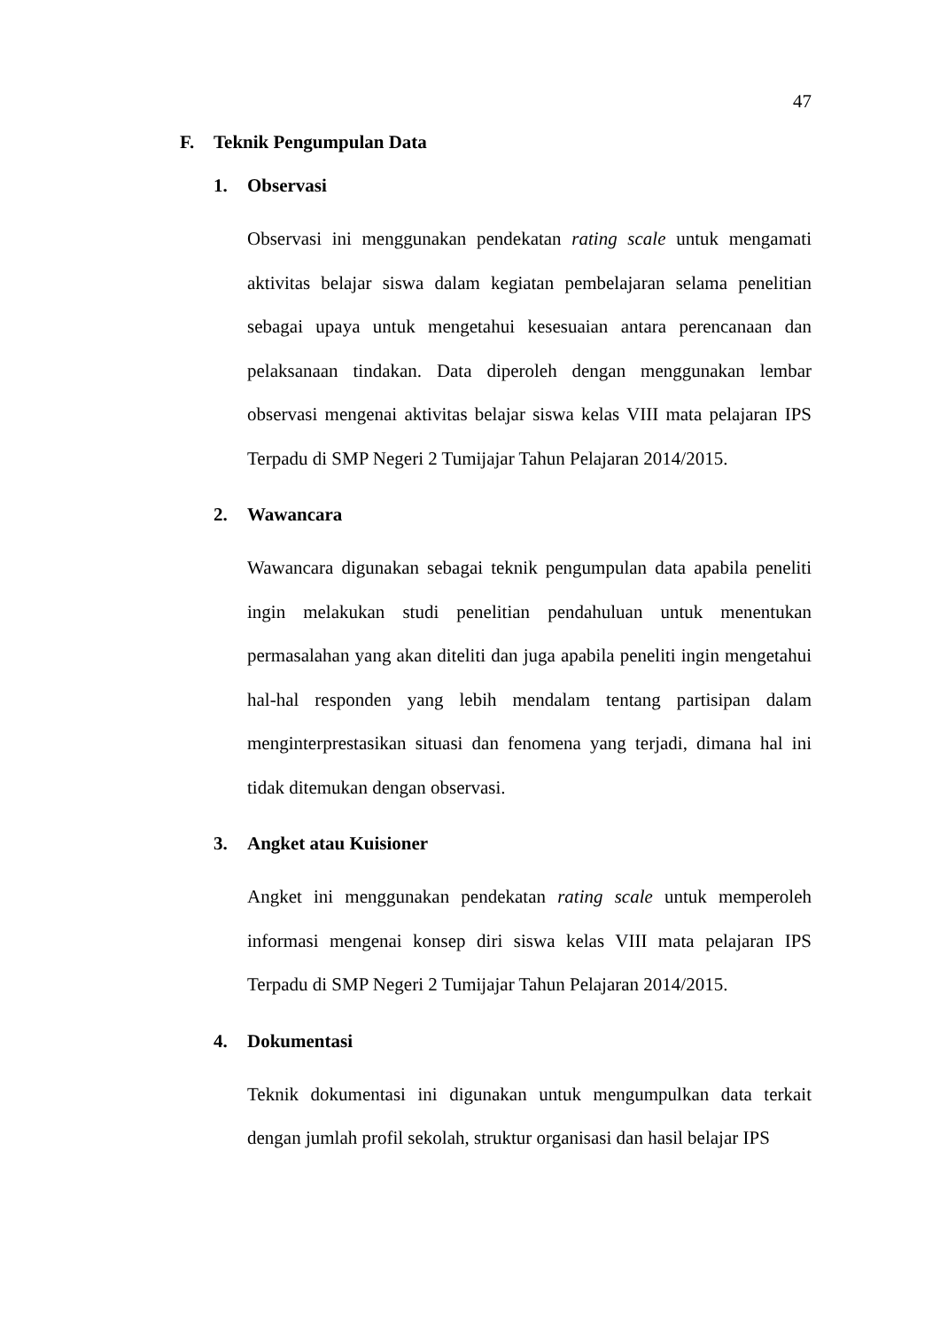47
F. Teknik Pengumpulan Data
1. Observasi
Observasi ini menggunakan pendekatan rating scale untuk mengamati aktivitas belajar siswa dalam kegiatan pembelajaran selama penelitian sebagai upaya untuk mengetahui kesesuaian antara perencanaan dan pelaksanaan tindakan. Data diperoleh dengan menggunakan lembar observasi mengenai aktivitas belajar siswa kelas VIII mata pelajaran IPS Terpadu di SMP Negeri 2 Tumijajar Tahun Pelajaran 2014/2015.
2. Wawancara
Wawancara digunakan sebagai teknik pengumpulan data apabila peneliti ingin melakukan studi penelitian pendahuluan untuk menentukan permasalahan yang akan diteliti dan juga apabila peneliti ingin mengetahui hal-hal responden yang lebih mendalam tentang partisipan dalam menginterprestasikan situasi dan fenomena yang terjadi, dimana hal ini tidak ditemukan dengan observasi.
3. Angket atau Kuisioner
Angket ini menggunakan pendekatan rating scale untuk memperoleh informasi mengenai konsep diri siswa kelas VIII mata pelajaran IPS Terpadu di SMP Negeri 2 Tumijajar Tahun Pelajaran 2014/2015.
4. Dokumentasi
Teknik dokumentasi ini digunakan untuk mengumpulkan data terkait dengan jumlah profil sekolah, struktur organisasi dan hasil belajar IPS